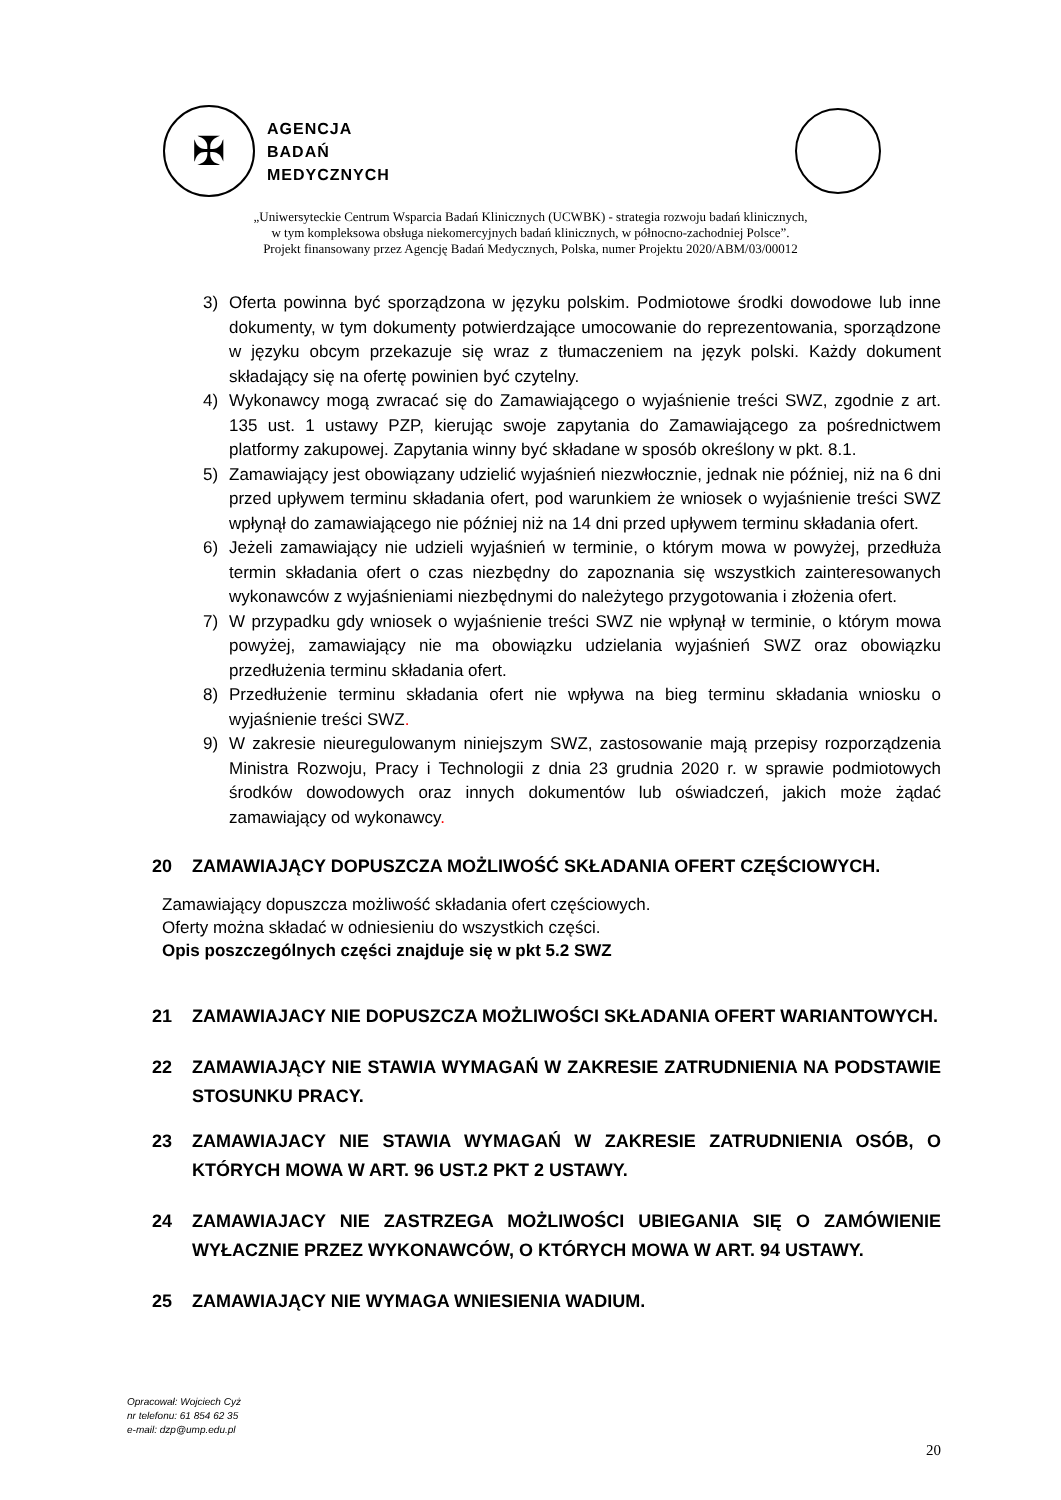✠
AGENCJA
BADAŃ
MEDYCZNYCH
„Uniwersyteckie Centrum Wsparcia Badań Klinicznych (UCWBK) - strategia rozwoju badań klinicznych,
w tym kompleksowa obsługa niekomercyjnych badań klinicznych, w północno-zachodniej Polsce”.
Projekt finansowany przez Agencję Badań Medycznych, Polska, numer Projektu 2020/ABM/03/00012
3) Oferta powinna być sporządzona w języku polskim. Podmiotowe środki dowodowe lub inne dokumenty, w tym dokumenty potwierdzające umocowanie do reprezentowania, sporządzone w języku obcym przekazuje się wraz z tłumaczeniem na język polski. Każdy dokument składający się na ofertę powinien być czytelny.
4) Wykonawcy mogą zwracać się do Zamawiającego o wyjaśnienie treści SWZ, zgodnie z art. 135 ust. 1 ustawy PZP, kierując swoje zapytania do Zamawiającego za pośrednictwem platformy zakupowej. Zapytania winny być składane w sposób określony w pkt. 8.1.
5) Zamawiający jest obowiązany udzielić wyjaśnień niezwłocznie, jednak nie później, niż na 6 dni przed upływem terminu składania ofert, pod warunkiem że wniosek o wyjaśnienie treści SWZ wpłynął do zamawiającego nie później niż na 14 dni przed upływem terminu składania ofert.
6) Jeżeli zamawiający nie udzieli wyjaśnień w terminie, o którym mowa w powyżej, przedłuża termin składania ofert o czas niezbędny do zapoznania się wszystkich zainteresowanych wykonawców z wyjaśnieniami niezbędnymi do należytego przygotowania i złożenia ofert.
7) W przypadku gdy wniosek o wyjaśnienie treści SWZ nie wpłynął w terminie, o którym mowa powyżej, zamawiający nie ma obowiązku udzielania wyjaśnień SWZ oraz obowiązku przedłużenia terminu składania ofert.
8) Przedłużenie terminu składania ofert nie wpływa na bieg terminu składania wniosku o wyjaśnienie treści SWZ.
9) W zakresie nieuregulowanym niniejszym SWZ, zastosowanie mają przepisy rozporządzenia Ministra Rozwoju, Pracy i Technologii z dnia 23 grudnia 2020 r. w sprawie podmiotowych środków dowodowych oraz innych dokumentów lub oświadczeń, jakich może żądać zamawiający od wykonawcy.
20 ZAMAWIAJĄCY DOPUSZCZA MOŻLIWOŚĆ SKŁADANIA OFERT CZĘŚCIOWYCH.
Zamawiający dopuszcza możliwość składania ofert częściowych.
Oferty można składać w odniesieniu do wszystkich części.
Opis poszczególnych części znajduje się w pkt 5.2 SWZ
21 ZAMAWIAJACY NIE DOPUSZCZA MOŻLIWOŚCI SKŁADANIA OFERT WARIANTOWYCH.
22 ZAMAWIAJĄCY NIE STAWIA WYMAGAŃ W ZAKRESIE ZATRUDNIENIA NA PODSTAWIE STOSUNKU PRACY.
23 ZAMAWIAJACY NIE STAWIA WYMAGAŃ W ZAKRESIE ZATRUDNIENIA OSÓB, O KTÓRYCH MOWA W ART. 96 UST.2 PKT 2 USTAWY.
24 ZAMAWIAJACY NIE ZASTRZEGA MOŻLIWOŚCI UBIEGANIA SIĘ O ZAMÓWIENIE WYŁACZNIE PRZEZ WYKONAWCÓW, O KTÓRYCH MOWA W ART. 94 USTAWY.
25 ZAMAWIAJĄCY NIE WYMAGA WNIESIENIA WADIUM.
Opracował: Wojciech Cyż
nr telefonu: 61 854 62 35
e-mail: dzp@ump.edu.pl
20